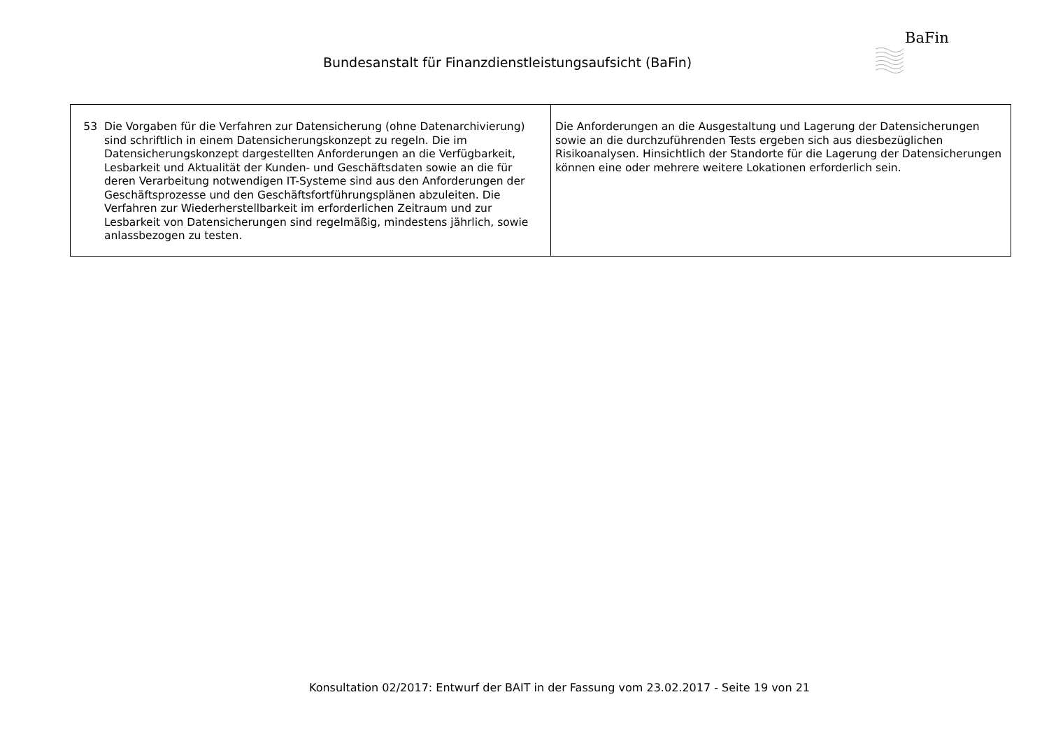Bundesanstalt für Finanzdienstleistungsaufsicht (BaFin)
BaFin
| 53 Die Vorgaben für die Verfahren zur Datensicherung (ohne Datenarchivierung) sind schriftlich in einem Datensicherungskonzept zu regeln. Die im Datensicherungskonzept dargestellten Anforderungen an die Verfügbarkeit, Lesbarkeit und Aktualität der Kunden- und Geschäftsdaten sowie an die für deren Verarbeitung notwendigen IT-Systeme sind aus den Anforderungen der Geschäftsprozesse und den Geschäftsfortführungsplänen abzuleiten. Die Verfahren zur Wiederherstellbarkeit im erforderlichen Zeitraum und zur Lesbarkeit von Datensicherungen sind regelmäßig, mindestens jährlich, sowie anlassbezogen zu testen. | Die Anforderungen an die Ausgestaltung und Lagerung der Datensicherungen sowie an die durchzuführenden Tests ergeben sich aus diesbezüglichen Risikoanalysen. Hinsichtlich der Standorte für die Lagerung der Datensicherungen können eine oder mehrere weitere Lokationen erforderlich sein. |
Konsultation 02/2017: Entwurf der BAIT in der Fassung vom 23.02.2017 - Seite 19 von 21